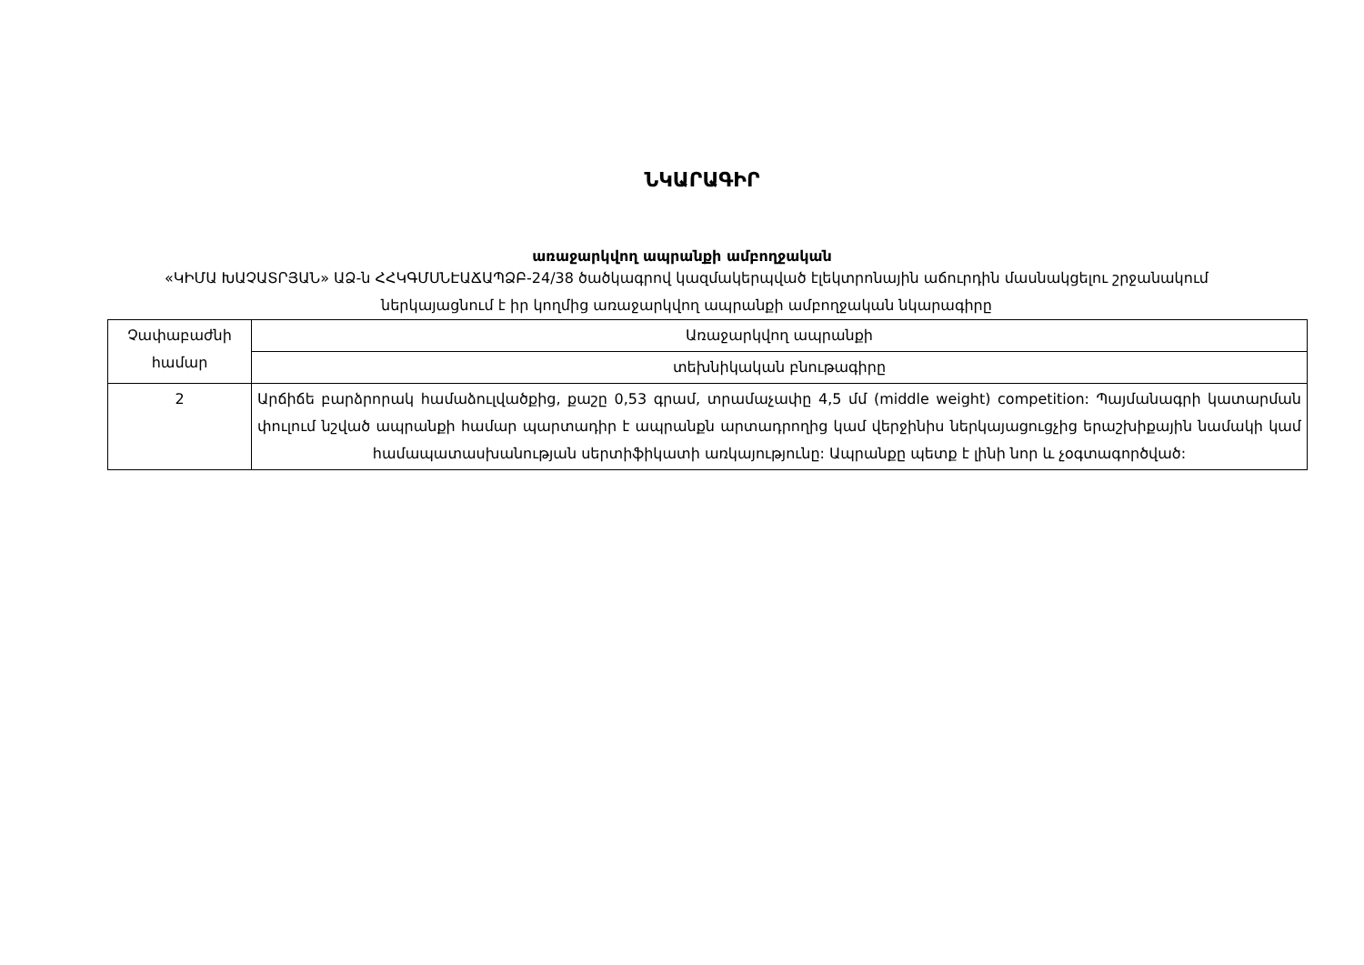ՆԿԱՐԱԳԻՐ
առաջարկվող ապրանքի ամբողջական
«ԿԻՄԱ ԽԱՉԱՏՐՅԱՆ» ԱՁ-ն ՀՀԿԳՄՍՆԷԱՃԱՊՁԲ-24/38 ծածկագրով կազմակերպված էլեկտրոնային աճուրդին մասնակցելու շրջանակում ներկայացնում է իր կողմից առաջարկվող ապրանքի ամբողջական նկարագիրը
| Չափաբաժնի համար | Առաջարկվող ապրանքի |
| | տեխնիկական բնութագիրը |
| 2 | Արճիճե բարձրորակ համաձուլվածքից, քաշը 0,53 գրամ, տրամաչափը 4,5 մմ (middle weight) competition: Պայմանագրի կատարման փուլում նշված ապրանքի համար պարտադիր է ապրանքն արտադրողից կամ վերջինիս ներկայացուցչից երաշխիքային նամակի կամ համապատասխանության սերտիֆիկատի առկայությունը: Ապրանքը պետք է լինի նոր և չօգտագործված: |